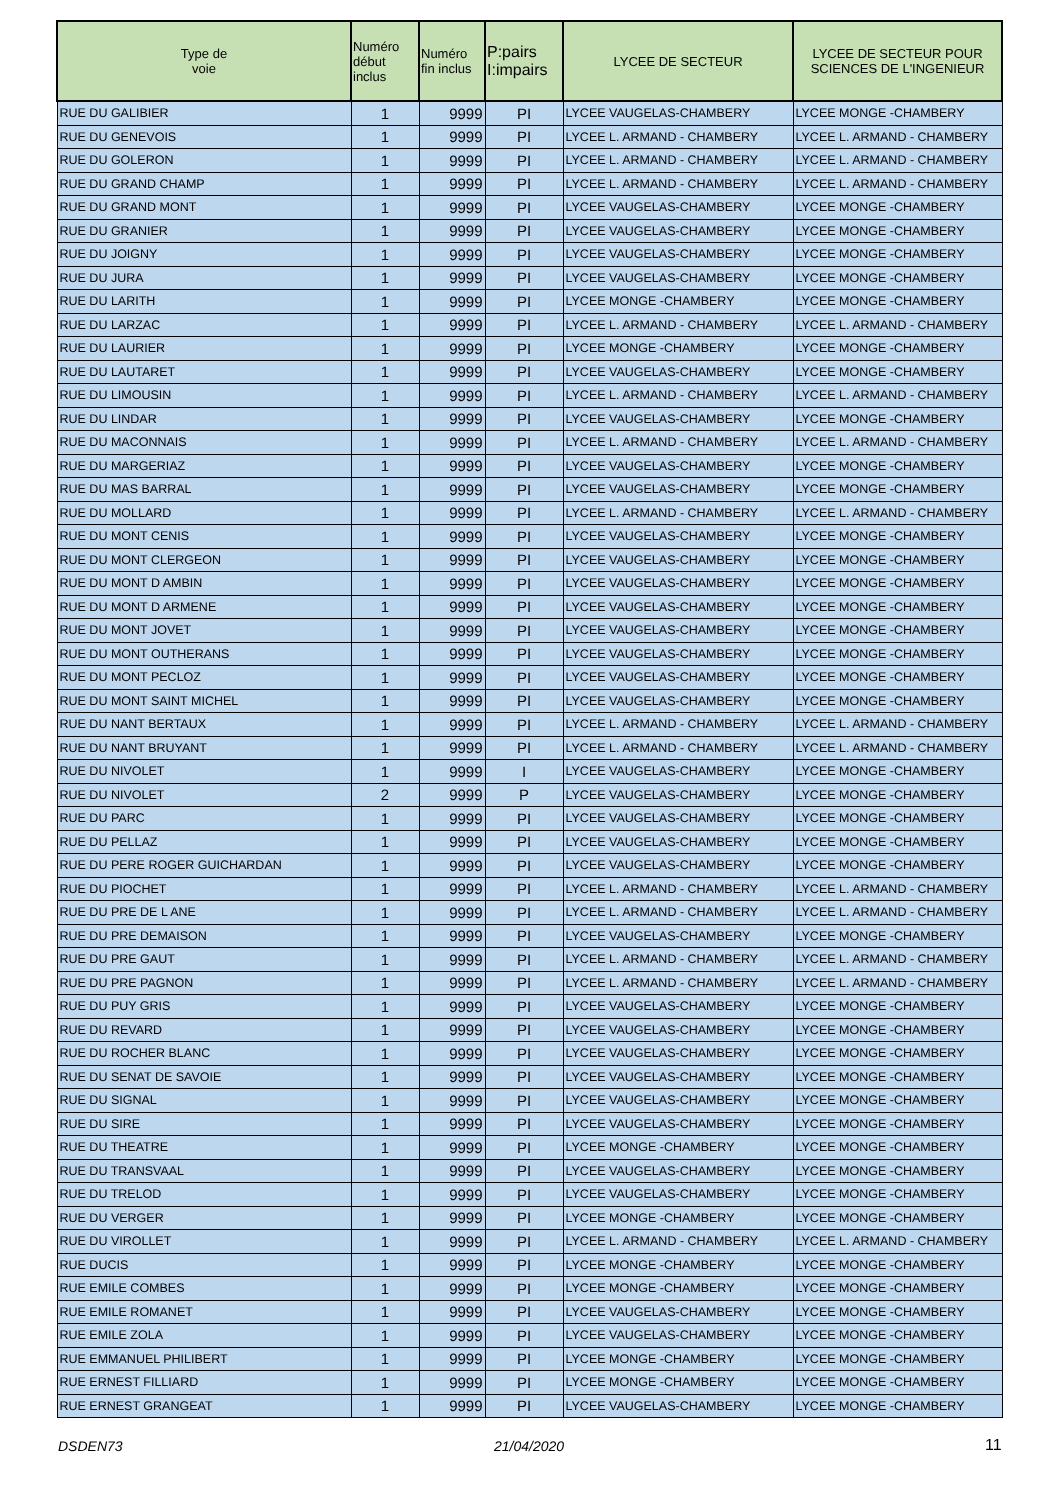| Type de voie | Numéro début inclus | Numéro fin inclus | P:pairs I:impairs | LYCEE DE SECTEUR | LYCEE DE SECTEUR POUR SCIENCES DE L'INGENIEUR |
| --- | --- | --- | --- | --- | --- |
| RUE DU GALIBIER | 1 | 9999 | PI | LYCEE VAUGELAS-CHAMBERY | LYCEE MONGE -CHAMBERY |
| RUE DU GENEVOIS | 1 | 9999 | PI | LYCEE L. ARMAND - CHAMBERY | LYCEE L. ARMAND - CHAMBERY |
| RUE DU GOLERON | 1 | 9999 | PI | LYCEE L. ARMAND - CHAMBERY | LYCEE L. ARMAND - CHAMBERY |
| RUE DU GRAND CHAMP | 1 | 9999 | PI | LYCEE L. ARMAND - CHAMBERY | LYCEE L. ARMAND - CHAMBERY |
| RUE DU GRAND MONT | 1 | 9999 | PI | LYCEE VAUGELAS-CHAMBERY | LYCEE MONGE -CHAMBERY |
| RUE DU GRANIER | 1 | 9999 | PI | LYCEE VAUGELAS-CHAMBERY | LYCEE MONGE -CHAMBERY |
| RUE DU JOIGNY | 1 | 9999 | PI | LYCEE VAUGELAS-CHAMBERY | LYCEE MONGE -CHAMBERY |
| RUE DU JURA | 1 | 9999 | PI | LYCEE VAUGELAS-CHAMBERY | LYCEE MONGE -CHAMBERY |
| RUE DU LARITH | 1 | 9999 | PI | LYCEE MONGE -CHAMBERY | LYCEE MONGE -CHAMBERY |
| RUE DU LARZAC | 1 | 9999 | PI | LYCEE L. ARMAND - CHAMBERY | LYCEE L. ARMAND - CHAMBERY |
| RUE DU LAURIER | 1 | 9999 | PI | LYCEE MONGE -CHAMBERY | LYCEE MONGE -CHAMBERY |
| RUE DU LAUTARET | 1 | 9999 | PI | LYCEE VAUGELAS-CHAMBERY | LYCEE MONGE -CHAMBERY |
| RUE DU LIMOUSIN | 1 | 9999 | PI | LYCEE L. ARMAND - CHAMBERY | LYCEE L. ARMAND - CHAMBERY |
| RUE DU LINDAR | 1 | 9999 | PI | LYCEE VAUGELAS-CHAMBERY | LYCEE MONGE -CHAMBERY |
| RUE DU MACONNAIS | 1 | 9999 | PI | LYCEE L. ARMAND - CHAMBERY | LYCEE L. ARMAND - CHAMBERY |
| RUE DU MARGERIAZ | 1 | 9999 | PI | LYCEE VAUGELAS-CHAMBERY | LYCEE MONGE -CHAMBERY |
| RUE DU MAS BARRAL | 1 | 9999 | PI | LYCEE VAUGELAS-CHAMBERY | LYCEE MONGE -CHAMBERY |
| RUE DU MOLLARD | 1 | 9999 | PI | LYCEE L. ARMAND - CHAMBERY | LYCEE L. ARMAND - CHAMBERY |
| RUE DU MONT CENIS | 1 | 9999 | PI | LYCEE VAUGELAS-CHAMBERY | LYCEE MONGE -CHAMBERY |
| RUE DU MONT CLERGEON | 1 | 9999 | PI | LYCEE VAUGELAS-CHAMBERY | LYCEE MONGE -CHAMBERY |
| RUE DU MONT D AMBIN | 1 | 9999 | PI | LYCEE VAUGELAS-CHAMBERY | LYCEE MONGE -CHAMBERY |
| RUE DU MONT D ARMENE | 1 | 9999 | PI | LYCEE VAUGELAS-CHAMBERY | LYCEE MONGE -CHAMBERY |
| RUE DU MONT JOVET | 1 | 9999 | PI | LYCEE VAUGELAS-CHAMBERY | LYCEE MONGE -CHAMBERY |
| RUE DU MONT OUTHERANS | 1 | 9999 | PI | LYCEE VAUGELAS-CHAMBERY | LYCEE MONGE -CHAMBERY |
| RUE DU MONT PECLOZ | 1 | 9999 | PI | LYCEE VAUGELAS-CHAMBERY | LYCEE MONGE -CHAMBERY |
| RUE DU MONT SAINT MICHEL | 1 | 9999 | PI | LYCEE VAUGELAS-CHAMBERY | LYCEE MONGE -CHAMBERY |
| RUE DU NANT BERTAUX | 1 | 9999 | PI | LYCEE L. ARMAND - CHAMBERY | LYCEE L. ARMAND - CHAMBERY |
| RUE DU NANT BRUYANT | 1 | 9999 | PI | LYCEE L. ARMAND - CHAMBERY | LYCEE L. ARMAND - CHAMBERY |
| RUE DU NIVOLET | 1 | 9999 | I | LYCEE VAUGELAS-CHAMBERY | LYCEE MONGE -CHAMBERY |
| RUE DU NIVOLET | 2 | 9999 | P | LYCEE VAUGELAS-CHAMBERY | LYCEE MONGE -CHAMBERY |
| RUE DU PARC | 1 | 9999 | PI | LYCEE VAUGELAS-CHAMBERY | LYCEE MONGE -CHAMBERY |
| RUE DU PELLAZ | 1 | 9999 | PI | LYCEE VAUGELAS-CHAMBERY | LYCEE MONGE -CHAMBERY |
| RUE DU PERE ROGER GUICHARDAN | 1 | 9999 | PI | LYCEE VAUGELAS-CHAMBERY | LYCEE MONGE -CHAMBERY |
| RUE DU PIOCHET | 1 | 9999 | PI | LYCEE L. ARMAND - CHAMBERY | LYCEE L. ARMAND - CHAMBERY |
| RUE DU PRE DE L ANE | 1 | 9999 | PI | LYCEE L. ARMAND - CHAMBERY | LYCEE L. ARMAND - CHAMBERY |
| RUE DU PRE DEMAISON | 1 | 9999 | PI | LYCEE VAUGELAS-CHAMBERY | LYCEE MONGE -CHAMBERY |
| RUE DU PRE GAUT | 1 | 9999 | PI | LYCEE L. ARMAND - CHAMBERY | LYCEE L. ARMAND - CHAMBERY |
| RUE DU PRE PAGNON | 1 | 9999 | PI | LYCEE L. ARMAND - CHAMBERY | LYCEE L. ARMAND - CHAMBERY |
| RUE DU PUY GRIS | 1 | 9999 | PI | LYCEE VAUGELAS-CHAMBERY | LYCEE MONGE -CHAMBERY |
| RUE DU REVARD | 1 | 9999 | PI | LYCEE VAUGELAS-CHAMBERY | LYCEE MONGE -CHAMBERY |
| RUE DU ROCHER BLANC | 1 | 9999 | PI | LYCEE VAUGELAS-CHAMBERY | LYCEE MONGE -CHAMBERY |
| RUE DU SENAT DE SAVOIE | 1 | 9999 | PI | LYCEE VAUGELAS-CHAMBERY | LYCEE MONGE -CHAMBERY |
| RUE DU SIGNAL | 1 | 9999 | PI | LYCEE VAUGELAS-CHAMBERY | LYCEE MONGE -CHAMBERY |
| RUE DU SIRE | 1 | 9999 | PI | LYCEE VAUGELAS-CHAMBERY | LYCEE MONGE -CHAMBERY |
| RUE DU THEATRE | 1 | 9999 | PI | LYCEE MONGE -CHAMBERY | LYCEE MONGE -CHAMBERY |
| RUE DU TRANSVAAL | 1 | 9999 | PI | LYCEE VAUGELAS-CHAMBERY | LYCEE MONGE -CHAMBERY |
| RUE DU TRELOD | 1 | 9999 | PI | LYCEE VAUGELAS-CHAMBERY | LYCEE MONGE -CHAMBERY |
| RUE DU VERGER | 1 | 9999 | PI | LYCEE MONGE -CHAMBERY | LYCEE MONGE -CHAMBERY |
| RUE DU VIROLLET | 1 | 9999 | PI | LYCEE L. ARMAND - CHAMBERY | LYCEE L. ARMAND - CHAMBERY |
| RUE DUCIS | 1 | 9999 | PI | LYCEE MONGE -CHAMBERY | LYCEE MONGE -CHAMBERY |
| RUE EMILE COMBES | 1 | 9999 | PI | LYCEE MONGE -CHAMBERY | LYCEE MONGE -CHAMBERY |
| RUE EMILE ROMANET | 1 | 9999 | PI | LYCEE VAUGELAS-CHAMBERY | LYCEE MONGE -CHAMBERY |
| RUE EMILE ZOLA | 1 | 9999 | PI | LYCEE VAUGELAS-CHAMBERY | LYCEE MONGE -CHAMBERY |
| RUE EMMANUEL PHILIBERT | 1 | 9999 | PI | LYCEE MONGE -CHAMBERY | LYCEE MONGE -CHAMBERY |
| RUE ERNEST FILLIARD | 1 | 9999 | PI | LYCEE MONGE -CHAMBERY | LYCEE MONGE -CHAMBERY |
| RUE ERNEST GRANGEAT | 1 | 9999 | PI | LYCEE VAUGELAS-CHAMBERY | LYCEE MONGE -CHAMBERY |
DSDEN73 21/04/2020 11